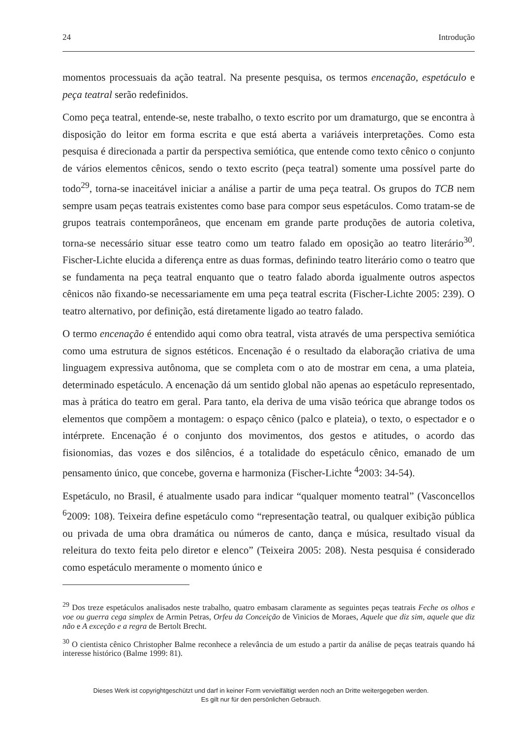24 Introdução
momentos processuais da ação teatral. Na presente pesquisa, os termos encenação, espetáculo e peça teatral serão redefinidos.
Como peça teatral, entende-se, neste trabalho, o texto escrito por um dramaturgo, que se encontra à disposição do leitor em forma escrita e que está aberta a variáveis interpretações. Como esta pesquisa é direcionada a partir da perspectiva semiótica, que entende como texto cênico o conjunto de vários elementos cênicos, sendo o texto escrito (peça teatral) somente uma possível parte do todo<sup>29</sup>, torna-se inaceitável iniciar a análise a partir de uma peça teatral. Os grupos do TCB nem sempre usam peças teatrais existentes como base para compor seus espetáculos. Como tratam-se de grupos teatrais contemporâneos, que encenam em grande parte produções de autoria coletiva, torna-se necessário situar esse teatro como um teatro falado em oposição ao teatro literário<sup>30</sup>. Fischer-Lichte elucida a diferença entre as duas formas, definindo teatro literário como o teatro que se fundamenta na peça teatral enquanto que o teatro falado aborda igualmente outros aspectos cênicos não fixando-se necessariamente em uma peça teatral escrita (Fischer-Lichte 2005: 239). O teatro alternativo, por definição, está diretamente ligado ao teatro falado.
O termo encenação é entendido aqui como obra teatral, vista através de uma perspectiva semiótica como uma estrutura de signos estéticos. Encenação é o resultado da elaboração criativa de uma linguagem expressiva autônoma, que se completa com o ato de mostrar em cena, a uma plateia, determinado espetáculo. A encenação dá um sentido global não apenas ao espetáculo representado, mas à prática do teatro em geral. Para tanto, ela deriva de uma visão teórica que abrange todos os elementos que compõem a montagem: o espaço cênico (palco e plateia), o texto, o espectador e o intérprete. Encenação é o conjunto dos movimentos, dos gestos e atitudes, o acordo das fisionomias, das vozes e dos silêncios, é a totalidade do espetáculo cênico, emanado de um pensamento único, que concebe, governa e harmoniza (Fischer-Lichte <sup>4</sup>2003: 34-54).
Espetáculo, no Brasil, é atualmente usado para indicar “qualquer momento teatral” (Vasconcellos <sup>6</sup>2009: 108). Teixeira define espetáculo como “representação teatral, ou qualquer exibição pública ou privada de uma obra dramática ou números de canto, dança e música, resultado visual da releitura do texto feita pelo diretor e elenco” (Teixeira 2005: 208). Nesta pesquisa é considerado como espetáculo meramente o momento único e
<sup>29</sup> Dos treze espetáculos analisados neste trabalho, quatro embasam claramente as seguintes peças teatrais Feche os olhos e voe ou guerra cega simplex de Armin Petras, Orfeu da Conceição de Vinicios de Moraes, Aquele que diz sim, aquele que diz não e A exceção e a regra de Bertolt Brecht.
<sup>30</sup> O cientista cênico Christopher Balme reconhece a relevância de um estudo a partir da análise de peças teatrais quando há interesse histórico (Balme 1999: 81).
Dieses Werk ist copyrightgeschützt und darf in keiner Form vervielfältigt werden noch an Dritte weitergegeben werden.
Es gilt nur für den persönlichen Gebrauch.